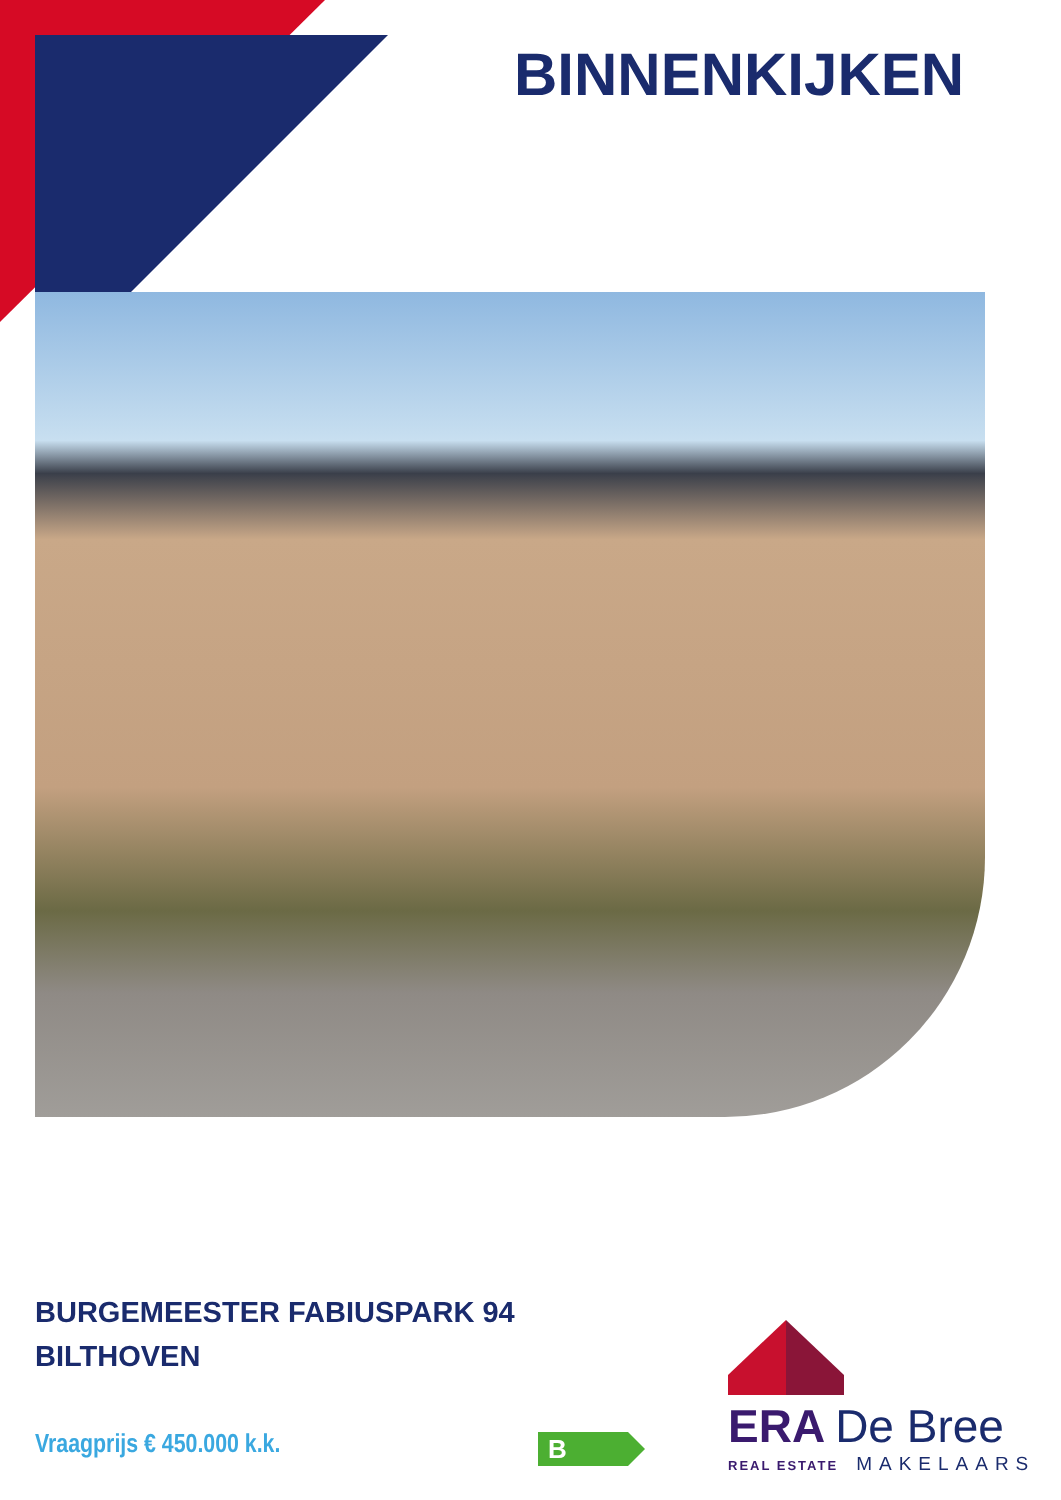BINNENKIJKEN
BURGEMEESTER FABIUSPARK 94
BILTHOVEN
Vraagprijs € 450.000 k.k. B
ERA De Bree
REAL ESTATE MAKELAARS